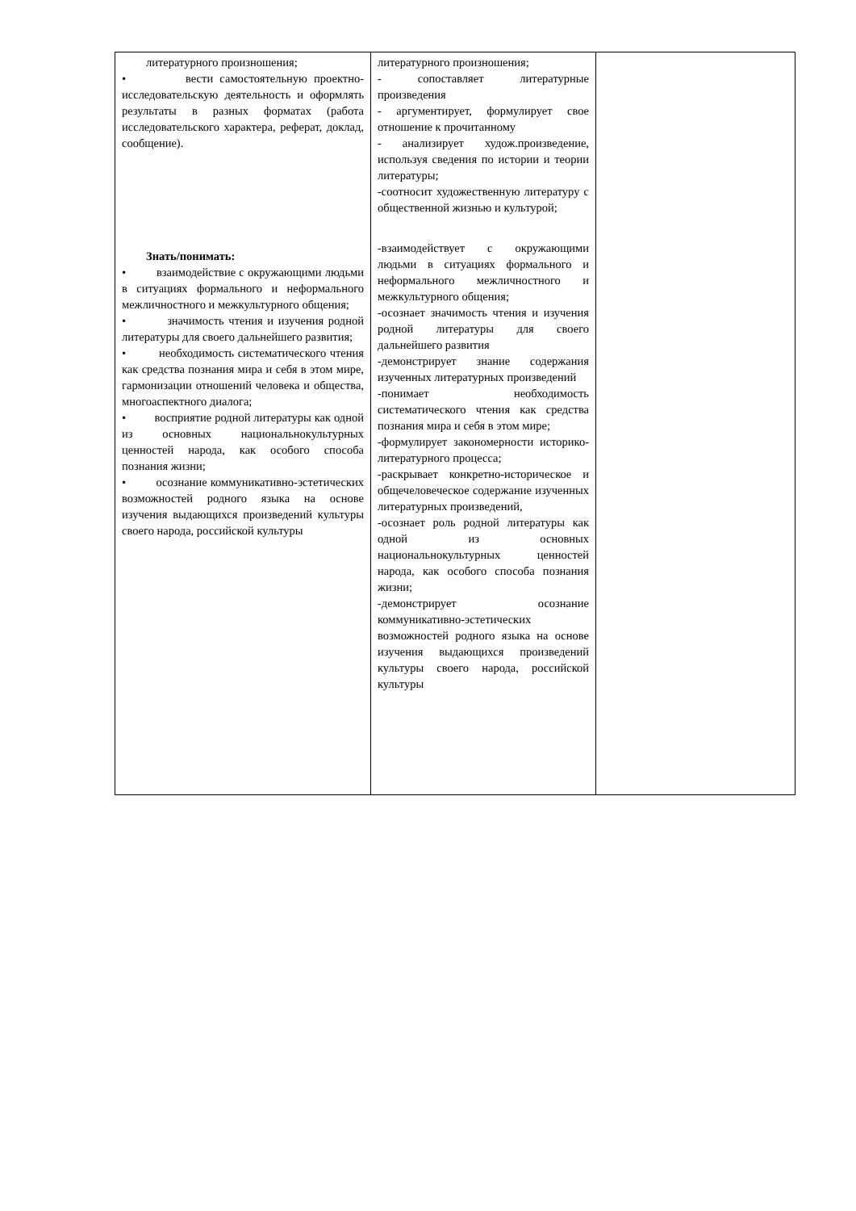| литературного произношения; • вести самостоятельную проектно-исследовательскую деятельность и оформлять результаты в разных форматах (работа исследовательского характера, реферат, доклад, сообщение). Знать/понимать: • взаимодействие с окружающими людьми в ситуациях формального и неформального межличностного и межкультурного общения; • значимость чтения и изучения родной литературы для своего дальнейшего развития; • необходимость систематического чтения как средства познания мира и себя в этом мире, гармонизации отношений человека и общества, многоаспектного диалога; • восприятие родной литературы как одной из основных национальнокультурных ценностей народа, как особого способа познания жизни; • осознание коммуникативно-эстетических возможностей родного языка на основе изучения выдающихся произведений культуры своего народа, российской культуры | литературного произношения; - сопоставляет литературные произведения - аргументирует, формулирует свое отношение к прочитанному - анализирует худож.произведение, используя сведения по истории и теории литературы; -соотносит художественную литературу с общественной жизнью и культурой; -взаимодействует с окружающими людьми в ситуациях формального и неформального межличностного и межкультурного общения; -осознает значимость чтения и изучения родной литературы для своего дальнейшего развития -демонстрирует знание содержания изученных литературных произведений -понимает необходимость систематического чтения как средства познания мира и себя в этом мире; -формулирует закономерности историко-литературного процесса; -раскрывает конкретно-историческое и общечеловеческое содержание изученных литературных произведений, -осознает роль родной литературы как одной из основных национальнокультурных ценностей народа, как особого способа познания жизни; -демонстрирует осознание коммуникативно-эстетических возможностей родного языка на основе изучения выдающихся произведений культуры своего народа, российской культуры | |